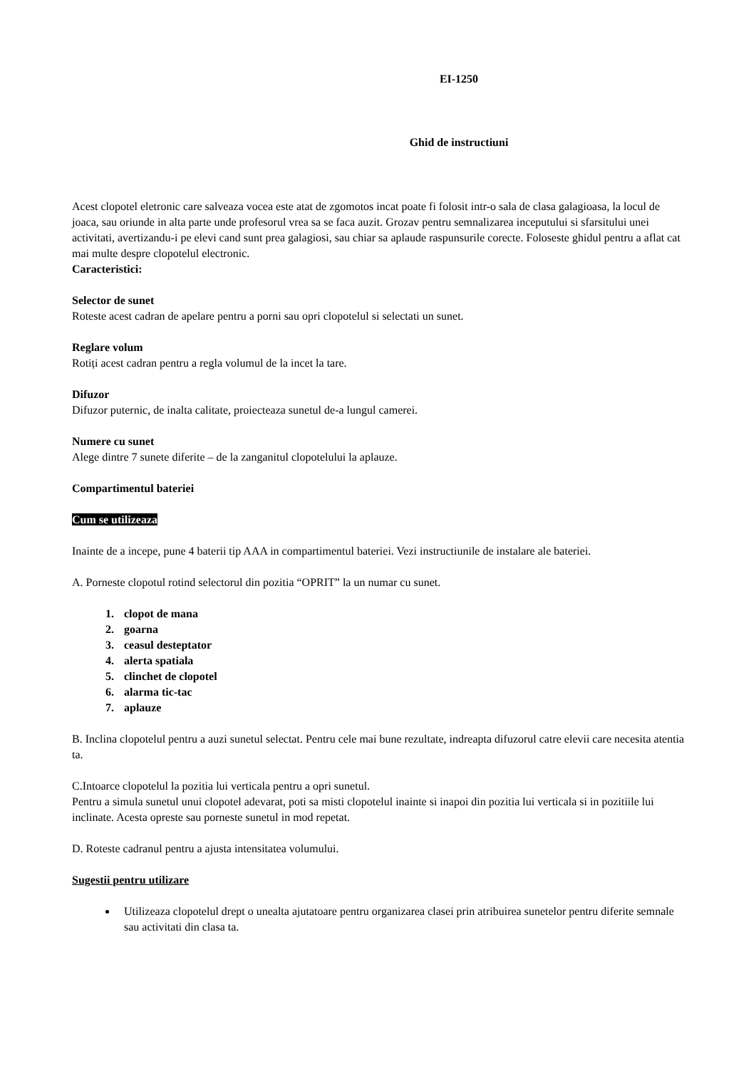EI-1250
Ghid de instructiuni
Acest clopotel eletronic care salveaza vocea este atat de zgomotos incat poate fi folosit intr-o sala de clasa galagioasa, la locul de joaca, sau oriunde in alta parte unde profesorul vrea sa se faca auzit. Grozav pentru semnalizarea inceputului si sfarsitului unei activitati, avertizandu-i pe elevi cand sunt prea galagiosi, sau chiar sa aplaude raspunsurile corecte. Foloseste ghidul pentru a aflat cat mai multe despre clopotelul electronic.
Caracteristici:
Selector de sunet
Roteste acest cadran de apelare pentru a porni sau opri clopotelul si selectati un sunet.
Reglare volum
Rotiți acest cadran pentru a regla volumul de la incet la tare.
Difuzor
Difuzor puternic, de inalta calitate, proiecteaza sunetul de-a lungul camerei.
Numere cu sunet
Alege dintre 7 sunete diferite – de la zanganitul clopotelului la aplauze.
Compartimentul bateriei
Cum se utilizeaza
Inainte de a incepe, pune 4 baterii tip AAA in compartimentul bateriei. Vezi instructiunile de instalare ale bateriei.
A. Porneste clopotul rotind selectorul din pozitia “OPRIT” la un numar cu sunet.
1. clopot de mana
2. goarna
3. ceasul desteptator
4. alerta spatiala
5. clinchet de clopotel
6. alarma tic-tac
7. aplauze
B. Inclina clopotelul pentru a auzi sunetul selectat. Pentru cele mai bune rezultate, indreapta difuzorul catre elevii care necesita atentia ta.
C.Intoarce clopotelul la pozitia lui verticala pentru a opri sunetul.
Pentru a simula sunetul unui clopotel adevarat, poti sa misti clopotelul inainte si inapoi din pozitia lui verticala si in pozitiile lui inclinate. Acesta opreste sau porneste sunetul in mod repetat.
D. Roteste cadranul pentru a ajusta intensitatea volumului.
Sugestii pentru utilizare
Utilizeaza clopotelul drept o unealta ajutatoare pentru organizarea clasei prin atribuirea sunetelor pentru diferite semnale sau activitati din clasa ta.